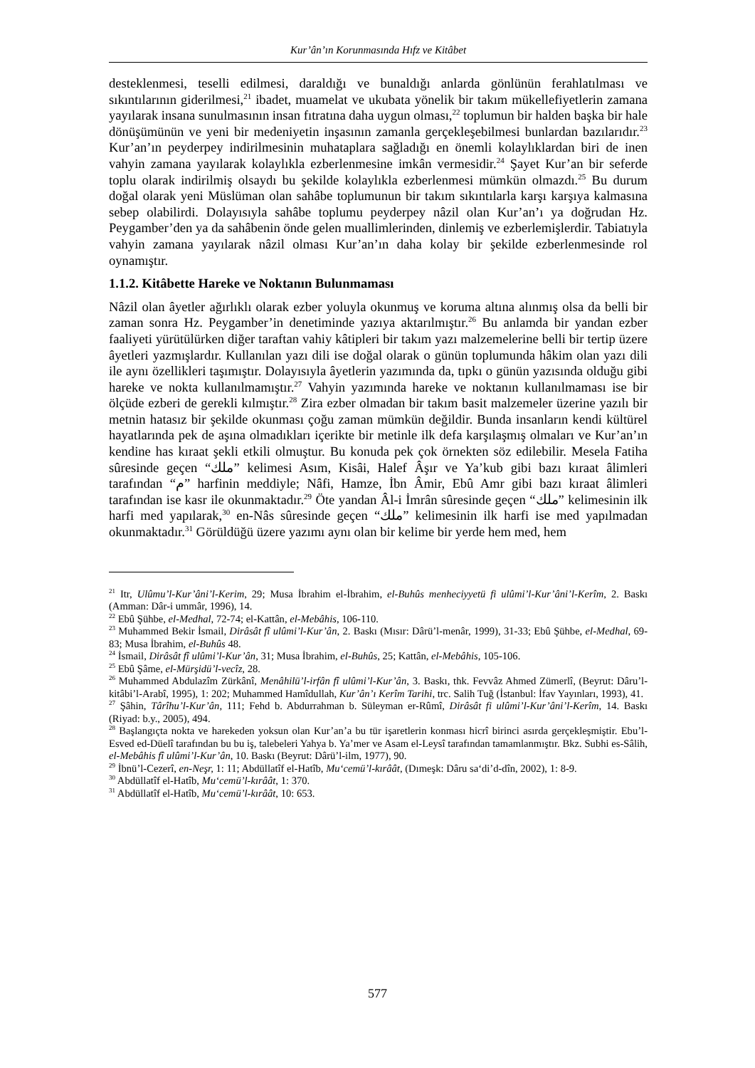Kur’ân’ın Korunmasında Hıfz ve Kitâbet
desteklenmesi, teselli edilmesi, daraldığı ve bunaldığı anlarda gönlünün ferahlatılması ve sıkıntılarının giderilmesi,<sup>21</sup> ibadet, muamelat ve ukubata yönelik bir takım mükellefiyetlerin zamana yayılarak insana sunulmasının insan fıtratına daha uygun olması,<sup>22</sup> toplumun bir halden başka bir hale dönüşümünün ve yeni bir medeniyetin inşasının zamanla gerçekleşebilmesi bunlardan bazılarıdır.<sup>23</sup> Kur’an’ın peyderpey indirilmesinin muhataplara sağladığı en önemli kolaylıklardan biri de inen vahyin zamana yayılarak kolaylıkla ezberlenmesine imkân vermesidir.<sup>24</sup> Şayet Kur’an bir seferde toplu olarak indirilmiş olsaydı bu şekilde kolaylıkla ezberlenmesi mümkün olmazdı.<sup>25</sup> Bu durum doğal olarak yeni Müslüman olan sahâbe toplumunun bir takım sıkıntılarla karşı karşıya kalmasına sebep olabilirdi. Dolayısıyla sahâbe toplumu peyderpey nâzil olan Kur’an’ı ya doğrudan Hz. Peygamber’den ya da sahâbenin önde gelen muallimlerinden, dinlemiş ve ezberlemişlerdir. Tabiatıyla vahyin zamana yayılarak nâzil olması Kur’an’ın daha kolay bir şekilde ezberlenmesinde rol oynamıştır.
1.1.2. Kitâbette Hareke ve Noktanın Bulunmaması
Nâzil olan âyetler ağırlıklı olarak ezber yoluyla okunmuş ve koruma altına alınmış olsa da belli bir zaman sonra Hz. Peygamber’in denetiminde yazıya aktarılmıştır.<sup>26</sup> Bu anlamda bir yandan ezber faaliyeti yürütülürken diğer taraftan vahiy kâtipleri bir takım yazı malzemelerine belli bir tertip üzere âyetleri yazmışlardır. Kullanılan yazı dili ise doğal olarak o günün toplumunda hâkim olan yazı dili ile aynı özellikleri taşımıştır. Dolayısıyla âyetlerin yazımında da, tıpkı o günün yazısında olduğu gibi hareke ve nokta kullanılmamıştır.<sup>27</sup> Vahyin yazımında hareke ve noktanın kullanılmaması ise bir ölçüde ezberi de gerekli kılmıştır.<sup>28</sup> Zira ezber olmadan bir takım basit malzemeler üzerine yazılı bir metnin hatasız bir şekilde okunması çoğu zaman mümkün değildir. Bunda insanların kendi kültürel hayatlarında pek de aşına olmadıkları içerikte bir metinle ilk defa karşılaşmış olmaları ve Kur’an’ın kendine has kıraat şekli etkili olmuştur. Bu konuda pek çok örnekten söz edilebilir. Mesela Fatiha sûresinde geçen “ملك” kelimesi Asım, Kisâi, Halef Âşır ve Ya’kub gibi bazı kıraat âlimleri tarafından “م” harfinin meddiyle; Nâfi, Hamze, İbn Âmir, Ebû Amr gibi bazı kıraat âlimleri tarafından ise kasr ile okunmaktadır.<sup>29</sup> Öte yandan Âl-i İmrân sûresinde geçen “ملك” kelimesinin ilk harfi med yapılarak,<sup>30</sup> en-Nâs sûresinde geçen “ملك” kelimesinin ilk harfi ise med yapılmadan okunmaktadır.<sup>31</sup> Görüldüğü üzere yazımı aynı olan bir kelime bir yerde hem med, hem
<sup>21</sup> Itr, Ulûmu’l-Kur’âni’l-Kerim, 29; Musa İbrahim el-İbrahim, el-Buhûs menheciyyetü fi ulûmi’l-Kur’âni’l-Kerîm, 2. Baskı (Amman: Dâr-i ummâr, 1996), 14.
<sup>22</sup> Ebû Şühbe, el-Medhal, 72-74; el-Kattân, el-Mebâhis, 106-110.
<sup>23</sup> Muhammed Bekir İsmail, Dirâsât fî ulûmi’l-Kur’ân, 2. Baskı (Mısır: Dârü’l-menâr, 1999), 31-33; Ebû Şühbe, el-Medhal, 69-83; Musa İbrahim, el-Buhûs 48.
<sup>24</sup> İsmail, Dirâsât fî ulûmi’l-Kur’ân, 31; Musa İbrahim, el-Buhûs, 25; Kattân, el-Mebâhis, 105-106.
<sup>25</sup> Ebû Şâme, el-Mürşidü’l-vecîz, 28.
<sup>26</sup> Muhammed Abdulazîm Zürkânî, Menâhilü’l-irfân fî ulûmi’l-Kur’ân, 3. Baskı, thk. Fevvâz Ahmed Zümerlî, (Beyrut: Dâru’l-kitâbi’l-Arabî, 1995), 1: 202; Muhammed Hamîdullah, Kur’ân’ı Kerîm Tarihi, trc. Salih Tuğ (İstanbul: İfav Yayınları, 1993), 41.
<sup>27</sup> Şâhin, Târîhu’l-Kur’ân, 111; Fehd b. Abdurrahman b. Süleyman er-Rûmî, Dirâsât fi ulûmi’l-Kur’âni’l-Kerîm, 14. Baskı (Riyad: b.y., 2005), 494.
<sup>28</sup> Başlangıçta nokta ve harekeden yoksun olan Kur’an’a bu tür işaretlerin konması hicrî birinci asırda gerçekleşmiştir. Ebu’l-Esved ed-Düelî tarafından bu bu iş, talebeleri Yahya b. Ya’mer ve Asam el-Leysî tarafından tamamlanmıştır. Bkz. Subhi es-Sâlih, el-Mebâhis fî ulûmi’l-Kur’ân, 10. Baskı (Beyrut: Dârü’l-ilm, 1977), 90.
<sup>29</sup> İbnü’l-Cezerî, en-Neşr, 1: 11; Abdüllatîf el-Hatîb, Mu‘cemü’l-kırâât, (Dımeşk: Dâru sa‘di’d-dîn, 2002), 1: 8-9.
<sup>30</sup> Abdüllatîf el-Hatîb, Mu‘cemü’l-kırâât, 1: 370.
<sup>31</sup> Abdüllatîf el-Hatîb, Mu‘cemü’l-kırâât, 10: 653.
577